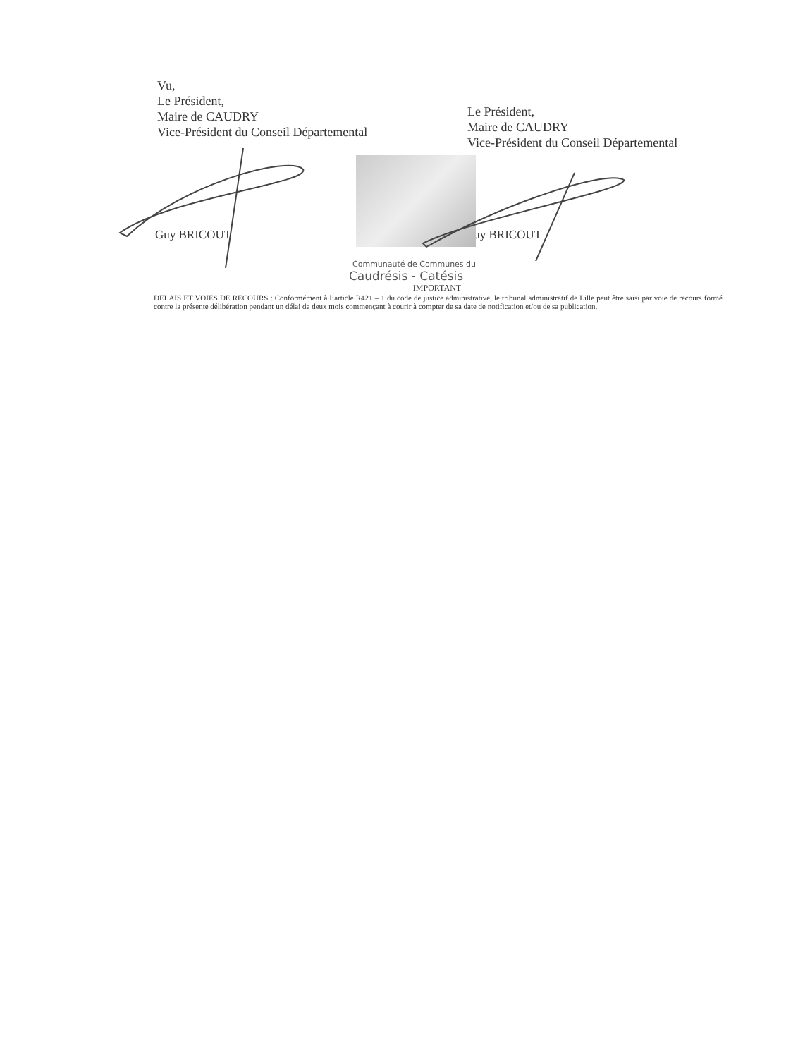Vu,
Le Président,
Maire de CAUDRY
Vice-Président du Conseil Départemental
Le Président,
Maire de CAUDRY
Vice-Président du Conseil Départemental
Guy BRICOUT Guy BRICOUT
Communauté de Communes du
Caudrésis - Catésis
IMPORTANT
DELAIS ET VOIES DE RECOURS : Conformément à l’article R421 – 1 du code de justice administrative, le tribunal administratif de Lille peut être saisi par voie de recours formé contre la présente délibération pendant un délai de deux mois commençant à courir à compter de sa date de notification et/ou de sa publication.